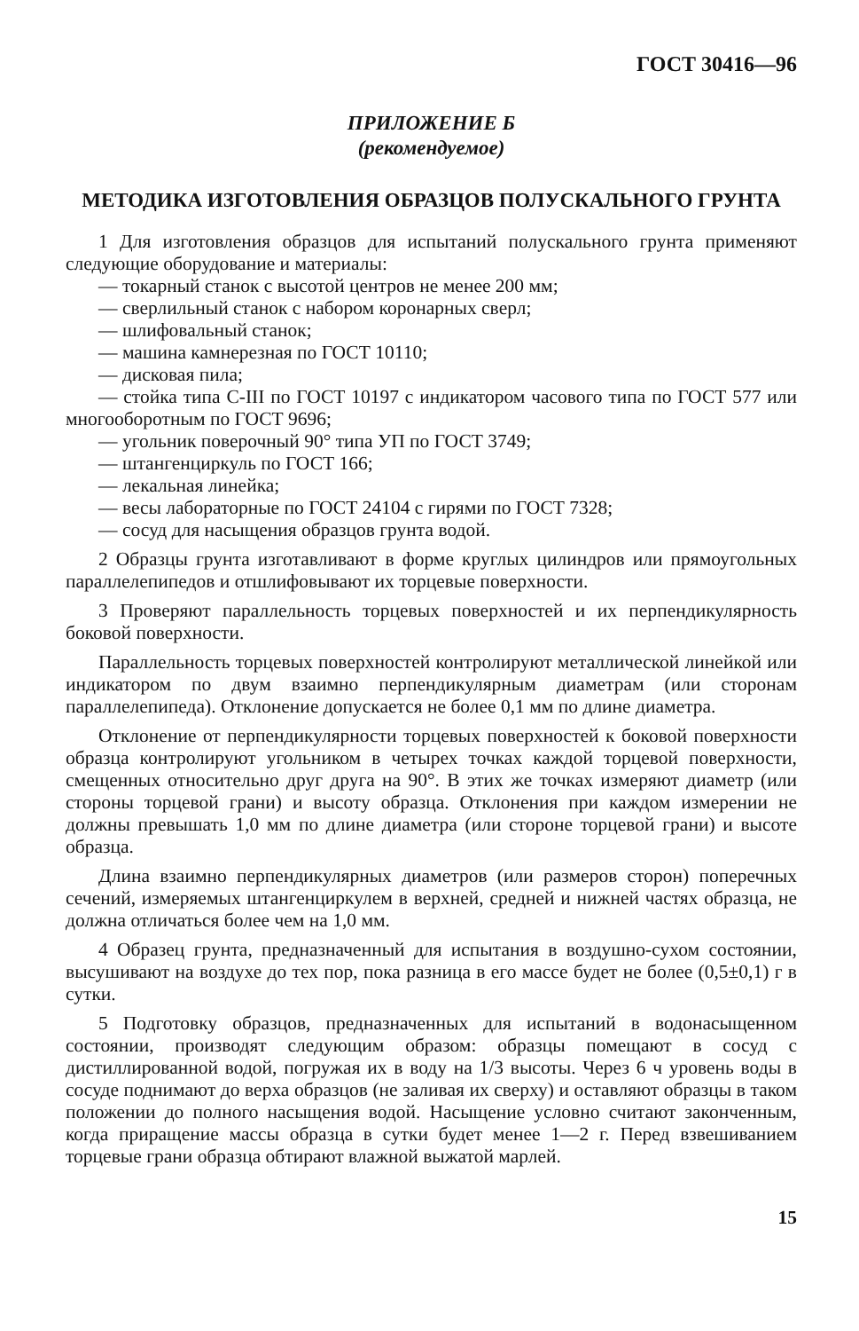ГОСТ 30416—96
ПРИЛОЖЕНИЕ Б
(рекомендуемое)
МЕТОДИКА ИЗГОТОВЛЕНИЯ ОБРАЗЦОВ ПОЛУСКАЛЬНОГО ГРУНТА
1 Для изготовления образцов для испытаний полускального грунта применяют следующие оборудование и материалы:
— токарный станок с высотой центров не менее 200 мм;
— сверлильный станок с набором коронарных сверл;
— шлифовальный станок;
— машина камнерезная по ГОСТ 10110;
— дисковая пила;
— стойка типа С-III по ГОСТ 10197 с индикатором часового типа по ГОСТ 577 или многооборотным по ГОСТ 9696;
— угольник поверочный 90° типа УП по ГОСТ 3749;
— штангенциркуль по ГОСТ 166;
— лекальная линейка;
— весы лабораторные по ГОСТ 24104 с гирями по ГОСТ 7328;
— сосуд для насыщения образцов грунта водой.
2 Образцы грунта изготавливают в форме круглых цилиндров или прямоугольных параллелепипедов и отшлифовывают их торцевые поверхности.
3 Проверяют параллельность торцевых поверхностей и их перпендикулярность боковой поверхности.
Параллельность торцевых поверхностей контролируют металлической линейкой или индикатором по двум взаимно перпендикулярным диаметрам (или сторонам параллелепипеда). Отклонение допускается не более 0,1 мм по длине диаметра.
Отклонение от перпендикулярности торцевых поверхностей к боковой поверхности образца контролируют угольником в четырех точках каждой торцевой поверхности, смещенных относительно друг друга на 90°. В этих же точках измеряют диаметр (или стороны торцевой грани) и высоту образца. Отклонения при каждом измерении не должны превышать 1,0 мм по длине диаметра (или стороне торцевой грани) и высоте образца.
Длина взаимно перпендикулярных диаметров (или размеров сторон) поперечных сечений, измеряемых штангенциркулем в верхней, средней и нижней частях образца, не должна отличаться более чем на 1,0 мм.
4 Образец грунта, предназначенный для испытания в воздушно-сухом состоянии, высушивают на воздухе до тех пор, пока разница в его массе будет не более (0,5±0,1) г в сутки.
5 Подготовку образцов, предназначенных для испытаний в водонасыщенном состоянии, производят следующим образом: образцы помещают в сосуд с дистиллированной водой, погружая их в воду на 1/3 высоты. Через 6 ч уровень воды в сосуде поднимают до верха образцов (не заливая их сверху) и оставляют образцы в таком положении до полного насыщения водой. Насыщение условно считают законченным, когда приращение массы образца в сутки будет менее 1—2 г. Перед взвешиванием торцевые грани образца обтирают влажной выжатой марлей.
15